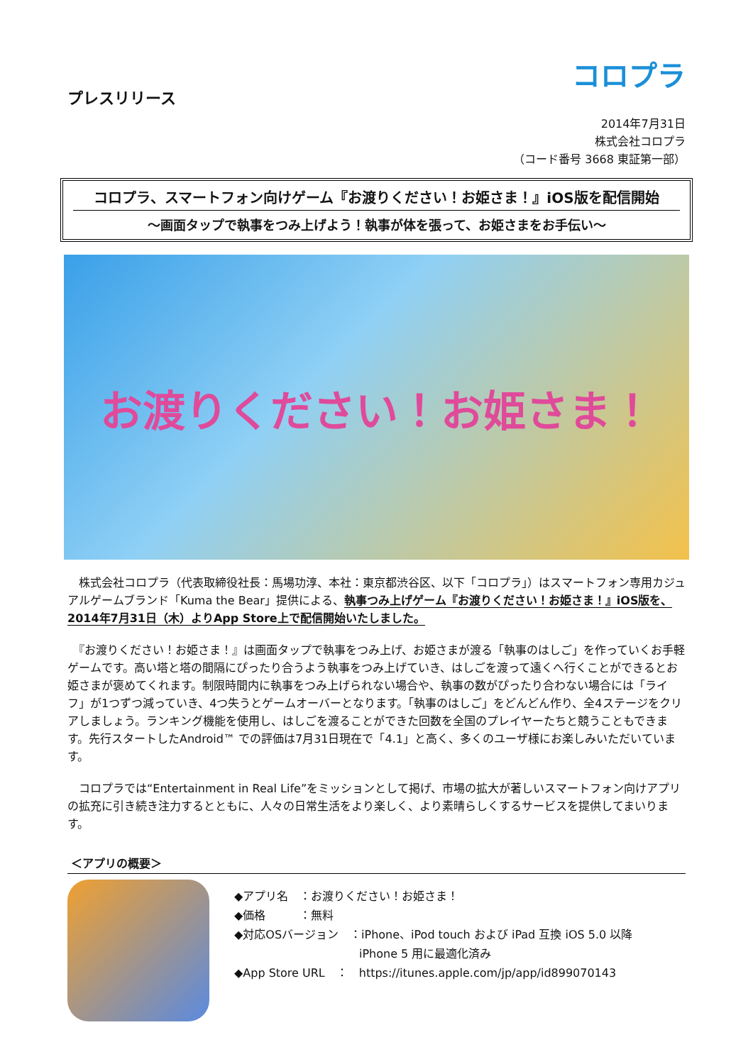プレスリリース
コロプラ
2014年7月31日
株式会社コロプラ
（コード番号 3668 東証第一部）
コロプラ、スマートフォン向けゲーム『お渡りください！お姫さま！』iOS版を配信開始
～画面タップで執事をつみ上げよう！執事が体を張って、お姫さまをお手伝い～
お渡りください！お姫さま！
　株式会社コロプラ（代表取締役社長：馬場功淳、本社：東京都渋谷区、以下「コロプラ」）はスマートフォン専用カジュアルゲームブランド「Kuma the Bear」提供による、執事つみ上げゲーム『お渡りください！お姫さま！』iOS版を、2014年7月31日（木）よりApp Store上で配信開始いたしました。
　『お渡りください！お姫さま！』は画面タップで執事をつみ上げ、お姫さまが渡る「執事のはしご」を作っていくお手軽ゲームです。高い塔と塔の間隔にぴったり合うよう執事をつみ上げていき、はしごを渡って遠くへ行くことができるとお姫さまが褒めてくれます。制限時間内に執事をつみ上げられない場合や、執事の数がぴったり合わない場合には「ライフ」が1つずつ減っていき、4つ失うとゲームオーバーとなります。「執事のはしご」をどんどん作り、全4ステージをクリアしましょう。ランキング機能を使用し、はしごを渡ることができた回数を全国のプレイヤーたちと競うこともできます。先行スタートしたAndroid™ での評価は7月31日現在で「4.1」と高く、多くのユーザ様にお楽しみいただいています。
　コロプラでは“Entertainment in Real Life”をミッションとして掲げ、市場の拡大が著しいスマートフォン向けアプリの拡充に引き続き注力するとともに、人々の日常生活をより楽しく、より素晴らしくするサービスを提供してまいります。
＜アプリの概要＞
◆アプリ名　：お渡りください！お姫さま！
◆価格　　　：無料
◆対応OSバージョン　：iPhone、iPod touch および iPad 互換 iOS 5.0 以降
　　　　　　　　　　　iPhone 5 用に最適化済み
◆App Store URL　：　https://itunes.apple.com/jp/app/id899070143